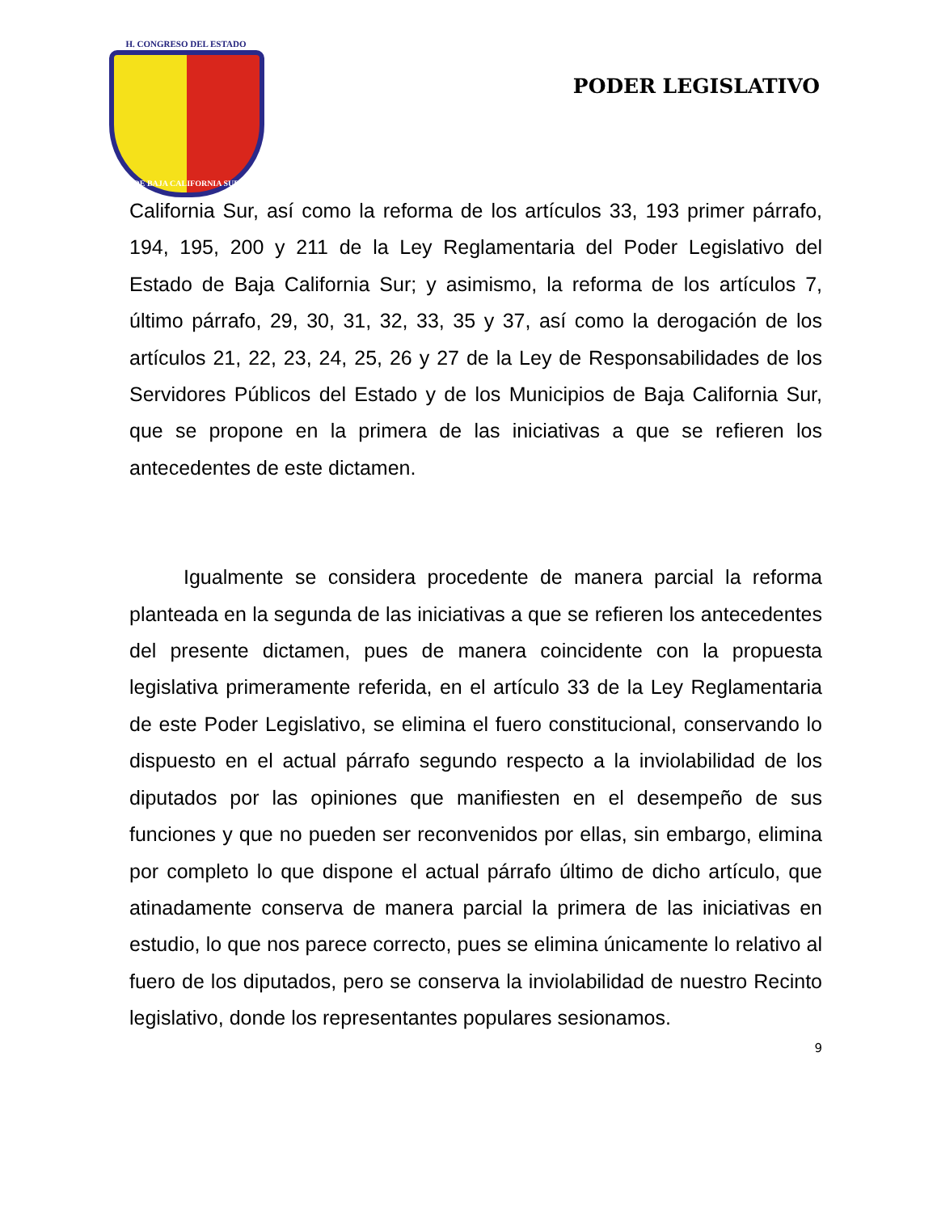H. CONGRESO DEL ESTADO
DE BAJA CALIFORNIA SUR
PODER LEGISLATIVO
California Sur, así como la reforma de los artículos 33, 193 primer párrafo, 194, 195, 200 y 211 de la Ley Reglamentaria del Poder Legislativo del Estado de Baja California Sur; y asimismo, la reforma de los artículos 7, último párrafo, 29, 30, 31, 32, 33, 35 y 37, así como la derogación de los artículos 21, 22, 23, 24, 25, 26 y 27 de la Ley de Responsabilidades de los Servidores Públicos del Estado y de los Municipios de Baja California Sur, que se propone en la primera de las iniciativas a que se refieren los antecedentes de este dictamen.
Igualmente se considera procedente de manera parcial la reforma planteada en la segunda de las iniciativas a que se refieren los antecedentes del presente dictamen, pues de manera coincidente con la propuesta legislativa primeramente referida, en el artículo 33 de la Ley Reglamentaria de este Poder Legislativo, se elimina el fuero constitucional, conservando lo dispuesto en el actual párrafo segundo respecto a la inviolabilidad de los diputados por las opiniones que manifiesten en el desempeño de sus funciones y que no pueden ser reconvenidos por ellas, sin embargo, elimina por completo lo que dispone el actual párrafo último de dicho artículo, que atinadamente conserva de manera parcial la primera de las iniciativas en estudio, lo que nos parece correcto, pues se elimina únicamente lo relativo al fuero de los diputados, pero se conserva la inviolabilidad de nuestro Recinto legislativo, donde los representantes populares sesionamos.
9